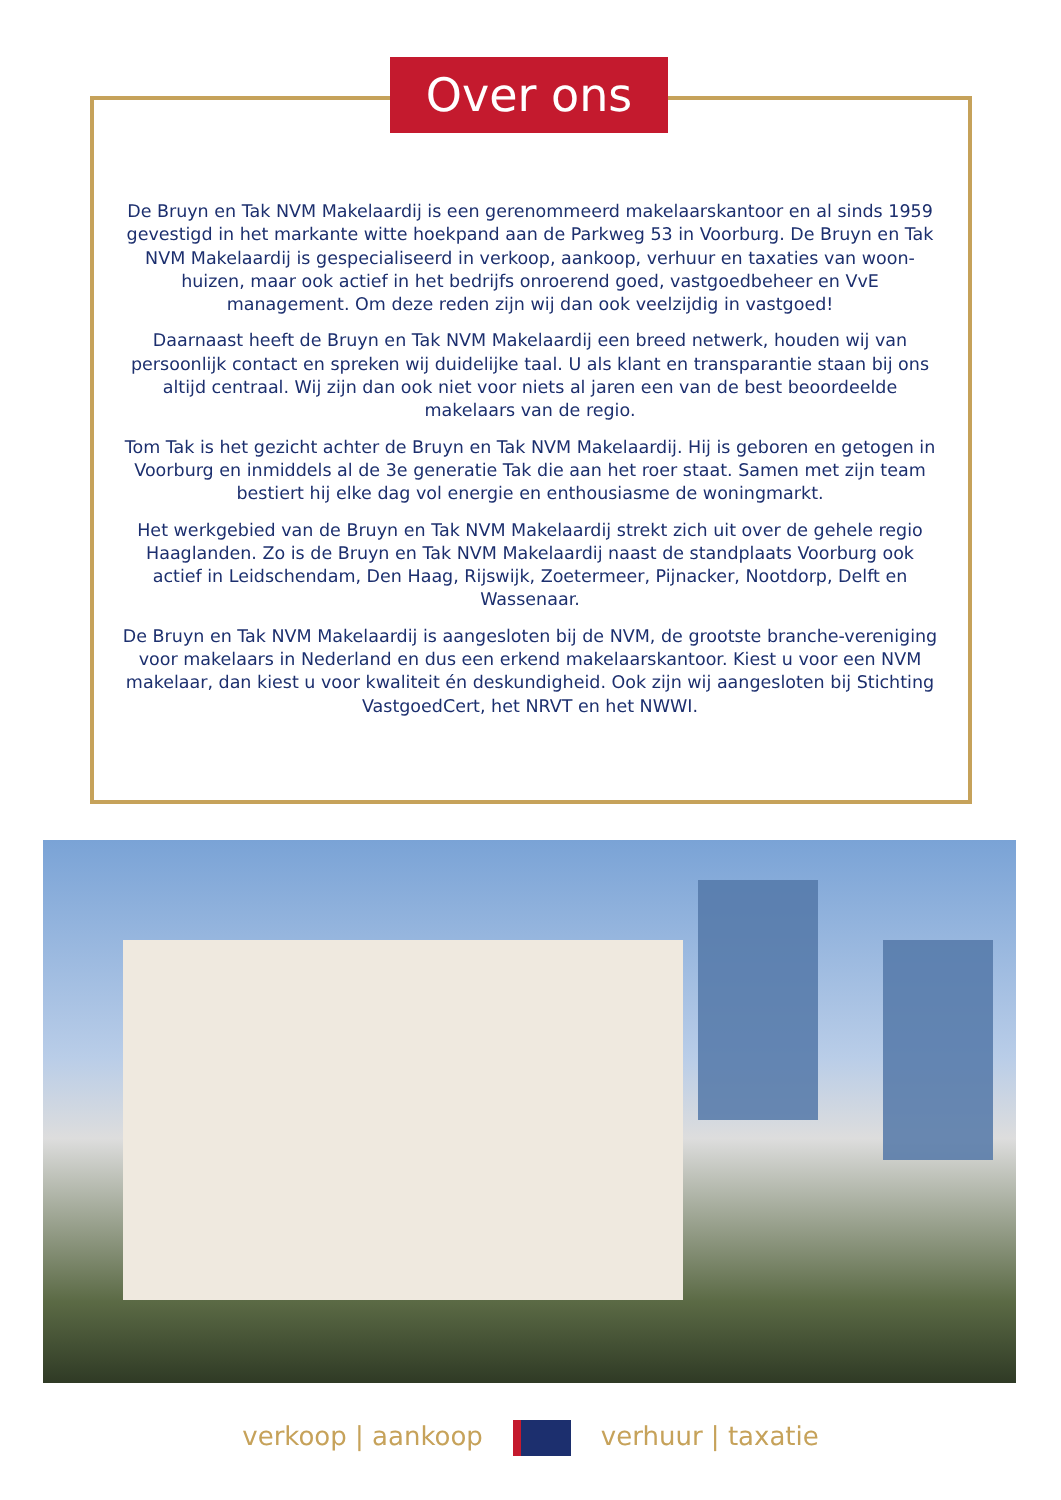Over ons
De Bruyn en Tak NVM Makelaardij is een gerenommeerd makelaarskantoor en al sinds 1959 gevestigd in het markante witte hoekpand aan de Parkweg 53 in Voorburg. De Bruyn en Tak NVM Makelaardij is gespecialiseerd in verkoop, aankoop, verhuur en taxaties van woon-huizen, maar ook actief in het bedrijfs onroerend goed, vastgoedbeheer en VvE management. Om deze reden zijn wij dan ook veelzijdig in vastgoed!
Daarnaast heeft de Bruyn en Tak NVM Makelaardij een breed netwerk, houden wij van persoonlijk contact en spreken wij duidelijke taal. U als klant en transparantie staan bij ons altijd centraal. Wij zijn dan ook niet voor niets al jaren een van de best beoordeelde makelaars van de regio.
Tom Tak is het gezicht achter de Bruyn en Tak NVM Makelaardij. Hij is geboren en getogen in Voorburg en inmiddels al de 3e generatie Tak die aan het roer staat. Samen met zijn team bestiert hij elke dag vol energie en enthousiasme de woningmarkt.
Het werkgebied van de Bruyn en Tak NVM Makelaardij strekt zich uit over de gehele regio Haaglanden. Zo is de Bruyn en Tak NVM Makelaardij naast de standplaats Voorburg ook actief in Leidschendam, Den Haag, Rijswijk, Zoetermeer, Pijnacker, Nootdorp, Delft en Wassenaar.
De Bruyn en Tak NVM Makelaardij is aangesloten bij de NVM, de grootste branche-vereniging voor makelaars in Nederland en dus een erkend makelaarskantoor. Kiest u voor een NVM makelaar, dan kiest u voor kwaliteit én deskundigheid. Ook zijn wij aangesloten bij Stichting VastgoedCert, het NRVT en het NWWI.
verkoop | aankoop verhuur | taxatie